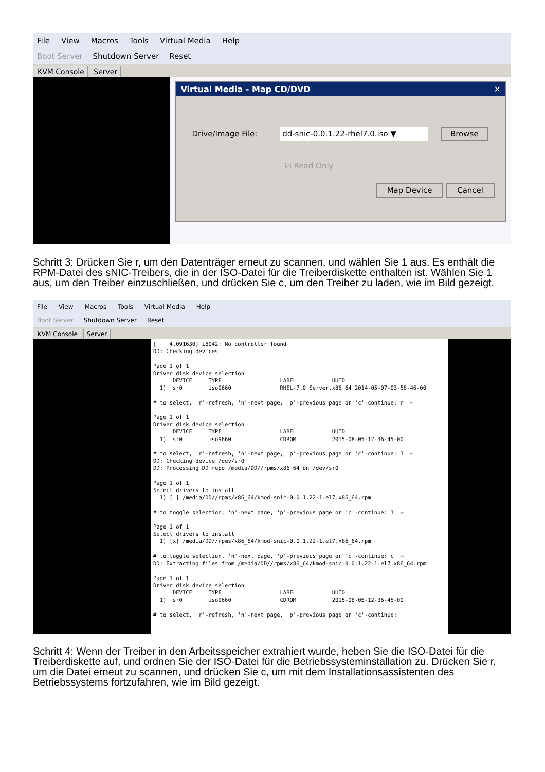File View Macros Tools Virtual Media Help
Boot Server Shutdown Server Reset
KVM Console Server
Virtual Media - Map CD/DVD ✕
Drive/Image File: dd-snic-0.0.1.22-rhel7.0.iso ▼ Browse
☑ Read Only
Map Device Cancel
Schritt 3: Drücken Sie r, um den Datenträger erneut zu scannen, und wählen Sie 1 aus. Es enthält die RPM-Datei des sNIC-Treibers, die in der ISO-Datei für die Treiberdiskette enthalten ist. Wählen Sie 1 aus, um den Treiber einzuschließen, und drücken Sie c, um den Treiber zu laden, wie im Bild gezeigt.
File View Macros Tools Virtual Media Help
Boot Server Shutdown Server Reset
KVM Console Server
[    4.091630] i8042: No controller found
DD: Checking devices

Page 1 of 1
Driver disk device selection
      DEVICE     TYPE                  LABEL           UUID
  1)  sr0        iso9660               RHEL-7.0 Server.x86_64 2014-05-07-03-58-46-00

# to select, 'r'-refresh, 'n'-next page, 'p'-previous page or 'c'-continue: r  ⇦

Page 1 of 1
Driver disk device selection
      DEVICE     TYPE                  LABEL           UUID
  1)  sr0        iso9660               CDROM           2015-08-05-12-36-45-00

# to select, 'r'-refresh, 'n'-next page, 'p'-previous page or 'c'-continue: 1  ⇦
DD: Checking device /dev/sr0
DD: Processing DD repo /media/DD//rpms/x86_64 on /dev/sr0

Page 1 of 1
Select drivers to install
  1) [ ] /media/DD//rpms/x86_64/kmod-snic-0.0.1.22-1.el7.x86_64.rpm

# to toggle selection, 'n'-next page, 'p'-previous page or 'c'-continue: 1  ⇦

Page 1 of 1
Select drivers to install
  1) [x] /media/DD//rpms/x86_64/kmod-snic-0.0.1.22-1.el7.x86_64.rpm

# to toggle selection, 'n'-next page, 'p'-previous page or 'c'-continue: c  ⇦
DD: Extracting files from /media/DD//rpms/x86_64/kmod-snic-0.0.1.22-1.el7.x86_64.rpm

Page 1 of 1
Driver disk device selection
      DEVICE     TYPE                  LABEL           UUID
  1)  sr0        iso9660               CDROM           2015-08-05-12-36-45-00

# to select, 'r'-refresh, 'n'-next page, 'p'-previous page or 'c'-continue:
Schritt 4: Wenn der Treiber in den Arbeitsspeicher extrahiert wurde, heben Sie die ISO-Datei für die Treiberdiskette auf, und ordnen Sie der ISO-Datei für die Betriebssysteminstallation zu. Drücken Sie r, um die Datei erneut zu scannen, und drücken Sie c, um mit dem Installationsassistenten des Betriebssystems fortzufahren, wie im Bild gezeigt.